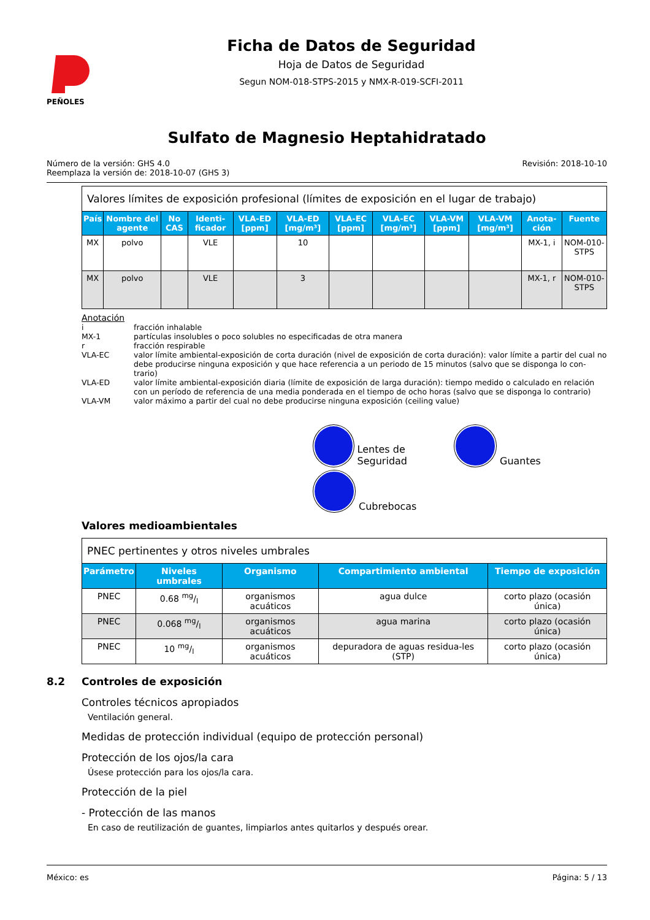PEÑOLES
Ficha de Datos de Seguridad
Hoja de Datos de Seguridad
Segun NOM-018-STPS-2015 y NMX-R-019-SCFI-2011
Sulfato de Magnesio Heptahidratado
Número de la versión: GHS 4.0
Reemplaza la versión de: 2018-10-07 (GHS 3)
Revisión: 2018-10-10
| Valores límites de exposición profesional (límites de exposición en el lugar de trabajo) | | | | | | | | | | | |
| --- | --- | --- | --- | --- | --- | --- | --- | --- | --- | --- | --- |
| País | Nombre del agente | No CAS | Identi-ficador | VLA-ED [ppm] | VLA-ED [mg/m³] | VLA-EC [ppm] | VLA-EC [mg/m³] | VLA-VM [ppm] | VLA-VM [mg/m³] | Anota-ción | Fuente |
| MX | polvo | | VLE | | 10 | | | | | MX-1, i | NOM-010-STPS |
| MX | polvo | | VLE | | 3 | | | | | MX-1, r | NOM-010-STPS |
Anotación
i fracción inhalable
MX-1 partículas insolubles o poco solubles no especificadas de otra manera
r fracción respirable
VLA-EC valor límite ambiental-exposición de corta duración (nivel de exposición de corta duración): valor límite a partir del cual no debe producirse ninguna exposición y que hace referencia a un periodo de 15 minutos (salvo que se disponga lo con-trario)
VLA-ED valor límite ambiental-exposición diaria (límite de exposición de larga duración): tiempo medido o calculado en relación con un período de referencia de una media ponderada en el tiempo de ocho horas (salvo que se disponga lo contrario)
VLA-VM valor máximo a partir del cual no debe producirse ninguna exposición (ceiling value)
Lentes de Seguridad
Guantes
Cubrebocas
Valores medioambientales
| PNEC pertinentes y otros niveles umbrales | | | | |
| --- | --- | --- | --- | --- |
| Parámetro | Niveles umbrales | Organismo | Compartimiento ambiental | Tiempo de exposición |
| PNEC | 0.68 mg/l | organismos acuáticos | agua dulce | corto plazo (ocasión única) |
| PNEC | 0.068 mg/l | organismos acuáticos | agua marina | corto plazo (ocasión única) |
| PNEC | 10 mg/l | organismos acuáticos | depuradora de aguas residua-les (STP) | corto plazo (ocasión única) |
8.2 Controles de exposición
Controles técnicos apropiados
Ventilación general.
Medidas de protección individual (equipo de protección personal)
Protección de los ojos/la cara
Úsese protección para los ojos/la cara.
Protección de la piel
- Protección de las manos
En caso de reutilización de guantes, limpiarlos antes quitarlos y después orear.
México: es Página: 5 / 13